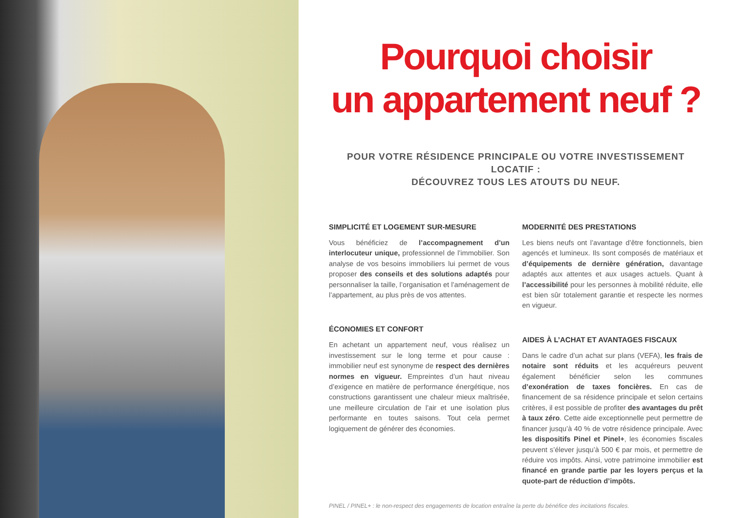Pourquoi choisir
un appartement neuf ?
POUR VOTRE RÉSIDENCE PRINCIPALE OU VOTRE INVESTISSEMENT LOCATIF :
DÉCOUVREZ TOUS LES ATOUTS DU NEUF.
SIMPLICITÉ ET LOGEMENT SUR-MESURE
Vous bénéficiez de l’accompagnement d’un interlocuteur unique, professionnel de l’immobilier. Son analyse de vos besoins immobiliers lui permet de vous proposer des conseils et des solutions adaptés pour personnaliser la taille, l’organisation et l’aménagement de l’appartement, au plus près de vos attentes.
ÉCONOMIES ET CONFORT
En achetant un appartement neuf, vous réalisez un investissement sur le long terme et pour cause : immobilier neuf est synonyme de respect des dernières normes en vigueur. Empreintes d’un haut niveau d’exigence en matière de performance énergétique, nos constructions garantissent une chaleur mieux maîtrisée, une meilleure circulation de l’air et une isolation plus performante en toutes saisons. Tout cela permet logiquement de générer des économies.
MODERNITÉ DES PRESTATIONS
Les biens neufs ont l’avantage d’être fonctionnels, bien agencés et lumineux. Ils sont composés de matériaux et d’équipements de dernière génération, davantage adaptés aux attentes et aux usages actuels. Quant à l’accessibilité pour les personnes à mobilité réduite, elle est bien sûr totalement garantie et respecte les normes en vigueur.
AIDES À L’ACHAT ET AVANTAGES FISCAUX
Dans le cadre d’un achat sur plans (VEFA), les frais de notaire sont réduits et les acquéreurs peuvent également bénéficier selon les communes d’exonération de taxes foncières. En cas de financement de sa résidence principale et selon certains critères, il est possible de profiter des avantages du prêt à taux zéro. Cette aide exceptionnelle peut permettre de financer jusqu’à 40 % de votre résidence principale. Avec les dispositifs Pinel et Pinel+, les économies fiscales peuvent s’élever jusqu’à 500 € par mois, et permettre de réduire vos impôts. Ainsi, votre patrimoine immobilier est financé en grande partie par les loyers perçus et la quote-part de réduction d’impôts.
PINEL / PINEL+ : le non-respect des engagements de location entraîne la perte du bénéfice des incitations fiscales.